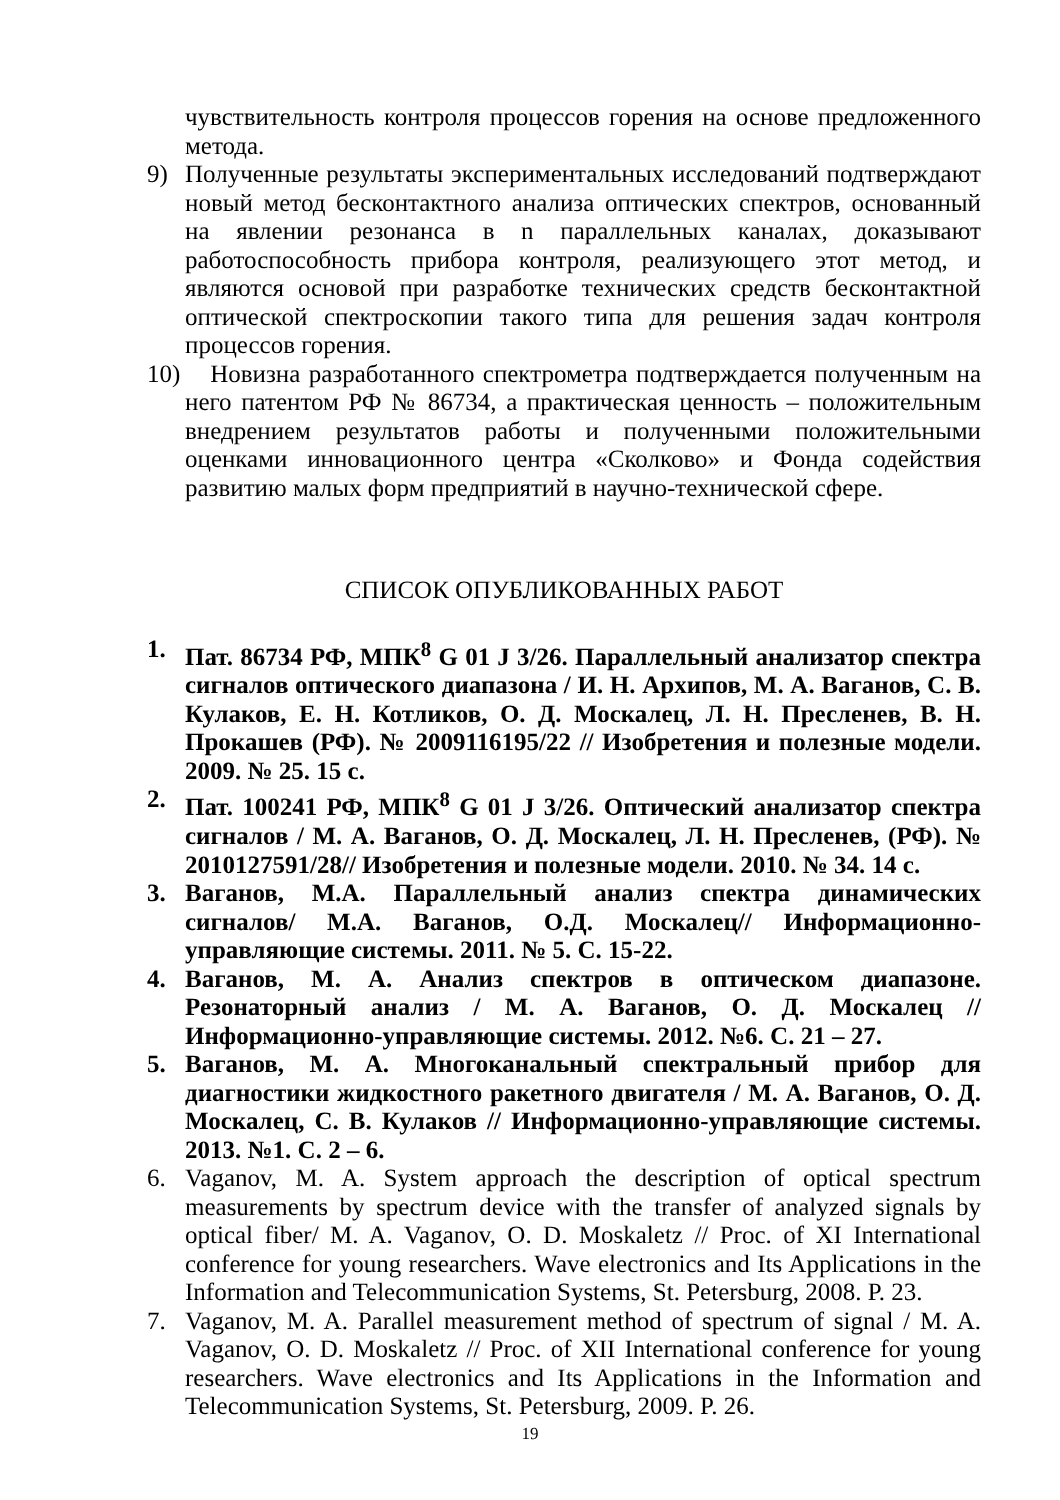чувствительность контроля процессов горения на основе предложенного метода.
9) Полученные результаты экспериментальных исследований подтверждают новый метод бесконтактного анализа оптических спектров, основанный на явлении резонанса в n параллельных каналах, доказывают работоспособность прибора контроля, реализующего этот метод, и являются основой при разработке технических средств бесконтактной оптической спектроскопии такого типа для решения задач контроля процессов горения.
10)
Новизна разработанного спектрометра подтверждается полученным на него патентом РФ № 86734, а практическая ценность – положительным внедрением результатов работы и полученными положительными оценками инновационного центра «Сколково» и Фонда содействия развитию малых форм предприятий в научно-технической сфере.
СПИСОК ОПУБЛИКОВАННЫХ РАБОТ
1. Пат. 86734 РФ, МПК<sup>8</sup> G 01 J 3/26. Параллельный анализатор спектра сигналов оптического диапазона / И. Н. Архипов, М. А. Ваганов, С. В. Кулаков, Е. Н. Котликов, О. Д. Москалец, Л. Н. Пресленев, В. Н. Прокашев (РФ). № 2009116195/22 // Изобретения и полезные модели. 2009. № 25. 15 с.
2. Пат. 100241 РФ, МПК<sup>8</sup> G 01 J 3/26. Оптический анализатор спектра сигналов / М. А. Ваганов, О. Д. Москалец, Л. Н. Пресленев, (РФ). № 2010127591/28// Изобретения и полезные модели. 2010. № 34. 14 с.
3. Ваганов, М.А. Параллельный анализ спектра динамических сигналов/ М.А. Ваганов, О.Д. Москалец// Информационно-управляющие системы. 2011. № 5. С. 15-22.
4. Ваганов, М. А. Анализ спектров в оптическом диапазоне. Резонаторный анализ / М. А. Ваганов, О. Д. Москалец // Информационно-управляющие системы. 2012. №6. С. 21 – 27.
5. Ваганов, М. А. Многоканальный спектральный прибор для диагностики жидкостного ракетного двигателя / М. А. Ваганов, О. Д. Москалец, С. В. Кулаков // Информационно-управляющие системы. 2013. №1. С. 2 – 6.
6. Vaganov, M. A. System approach the description of optical spectrum measurements by spectrum device with the transfer of analyzed signals by optical fiber/ M. A. Vaganov, O. D. Moskaletz // Proc. of XI International conference for young researchers. Wave electronics and Its Applications in the Information and Telecommunication Systems, St. Petersburg, 2008. P. 23.
7. Vaganov, M. A. Parallel measurement method of spectrum of signal / M. A. Vaganov, O. D. Moskaletz // Proc. of XII International conference for young researchers. Wave electronics and Its Applications in the Information and Telecommunication Systems, St. Petersburg, 2009. P. 26.
19